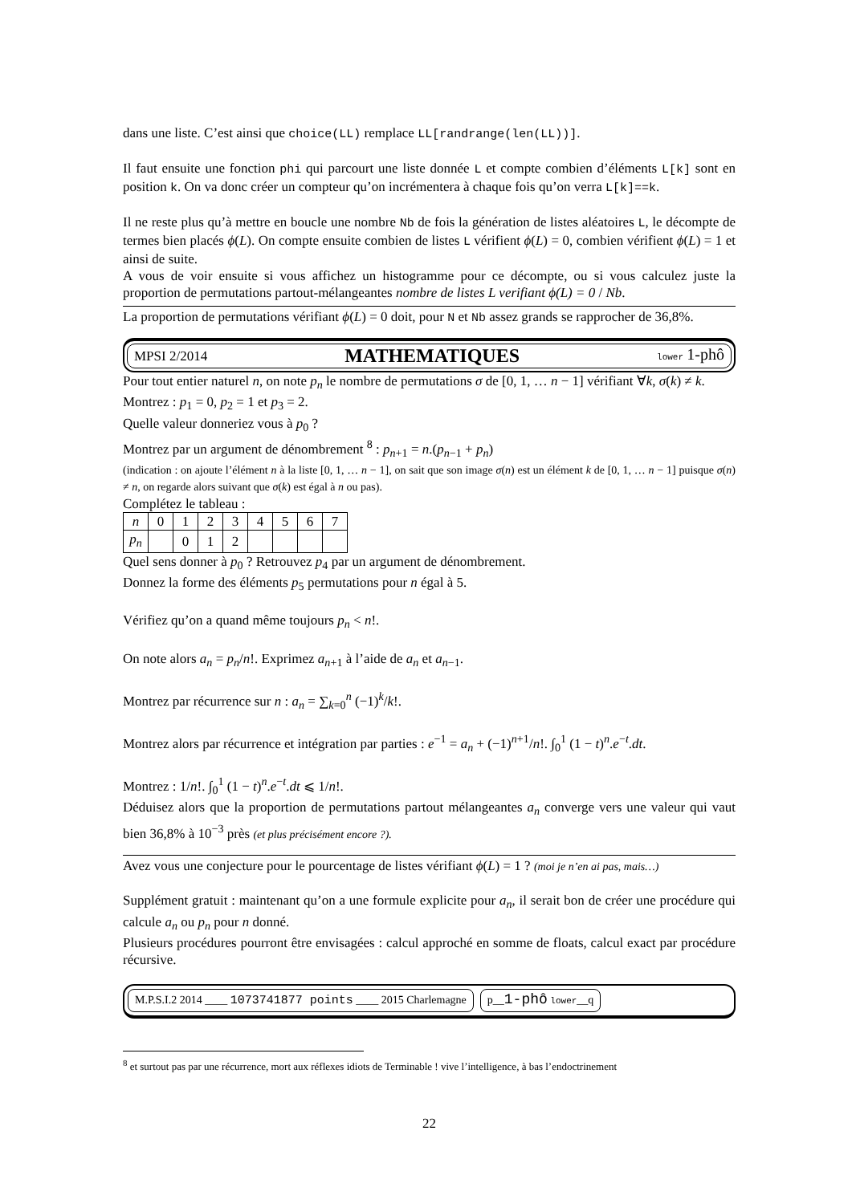dans une liste. C’est ainsi que choice(LL) remplace LL[randrange(len(LL))].
Il faut ensuite une fonction phi qui parcourt une liste donnée L et compte combien d’éléments L[k] sont en position k. On va donc créer un compteur qu’on incrémentera à chaque fois qu’on verra L[k]==k.
Il ne reste plus qu’à mettre en boucle une nombre Nb de fois la génération de listes aléatoires L, le décompte de termes bien placés ϕ(L). On compte ensuite combien de listes L vérifient ϕ(L) = 0, combien vérifient ϕ(L) = 1 et ainsi de suite.
A vous de voir ensuite si vous affichez un histogramme pour ce décompte, ou si vous calculez juste la proportion de permutations partout-mélangeantes nombre de listes L verifiant ϕ(L) = 0 / Nb.
La proportion de permutations vérifiant ϕ(L) = 0 doit, pour N et Nb assez grands se rapprocher de 36,8%.
MPSI 2/2014 MATHEMATIQUES lower 1-phô
Pour tout entier naturel n, on note p<sub>n</sub> le nombre de permutations σ de [0, 1, … n − 1] vérifiant ∀k, σ(k) ≠ k.
Montrez : p<sub>1</sub> = 0, p<sub>2</sub> = 1 et p<sub>3</sub> = 2.
Quelle valeur donneriez vous à p<sub>0</sub> ?
Montrez par un argument de dénombrement <sup>8</sup> : p<sub>n+1</sub> = n.(p<sub>n−1</sub> + p<sub>n</sub>)
(indication : on ajoute l’élément n à la liste [0, 1, … n − 1], on sait que son image σ(n) est un élément k de [0, 1, … n − 1] puisque σ(n) ≠ n, on regarde alors suivant que σ(k) est égal à n ou pas).
Complétez le tableau :
| n | 0 | 1 | 2 | 3 | 4 | 5 | 6 | 7 |
| p<sub>n</sub> | | 0 | 1 | 2 | | | | |
Quel sens donner à p<sub>0</sub> ? Retrouvez p<sub>4</sub> par un argument de dénombrement.
Donnez la forme des éléments p<sub>5</sub> permutations pour n égal à 5.
Vérifiez qu’on a quand même toujours p<sub>n</sub> < n!.
On note alors a<sub>n</sub> = p<sub>n</sub>/n!. Exprimez a<sub>n+1</sub> à l’aide de a<sub>n</sub> et a<sub>n−1</sub>.
Montrez par récurrence sur n : a<sub>n</sub> = ∑<sub>k=0</sub><sup>n</sup> (−1)<sup>k</sup>/k!.
Montrez alors par récurrence et intégration par parties : e<sup>−1</sup> = a<sub>n</sub> + (−1)<sup>n+1</sup>/n!. ∫<sub>0</sub><sup>1</sup> (1 − t)<sup>n</sup>.e<sup>−t</sup>.dt.
Montrez : 1/n!. ∫<sub>0</sub><sup>1</sup> (1 − t)<sup>n</sup>.e<sup>−t</sup>.dt ⩽ 1/n!.
Déduisez alors que la proportion de permutations partout mélangeantes a<sub>n</sub> converge vers une valeur qui vaut bien 36,8% à 10<sup>−3</sup> près (et plus précisément encore ?).
Avez vous une conjecture pour le pourcentage de listes vérifiant ϕ(L) = 1 ? (moi je n’en ai pas, mais…)
Supplément gratuit : maintenant qu’on a une formule explicite pour a<sub>n</sub>, il serait bon de créer une procédure qui calcule a<sub>n</sub> ou p<sub>n</sub> pour n donné.
Plusieurs procédures pourront être envisagées : calcul approché en somme de floats, calcul exact par procédure récursive.
M.P.S.I.2 2014 ____ 1073741877 points ____ 2015 Charlemagne p__1-phô lower__q
<sup>8</sup> et surtout pas par une récurrence, mort aux réflexes idiots de Terminable ! vive l’intelligence, à bas l’endoctrinement
22